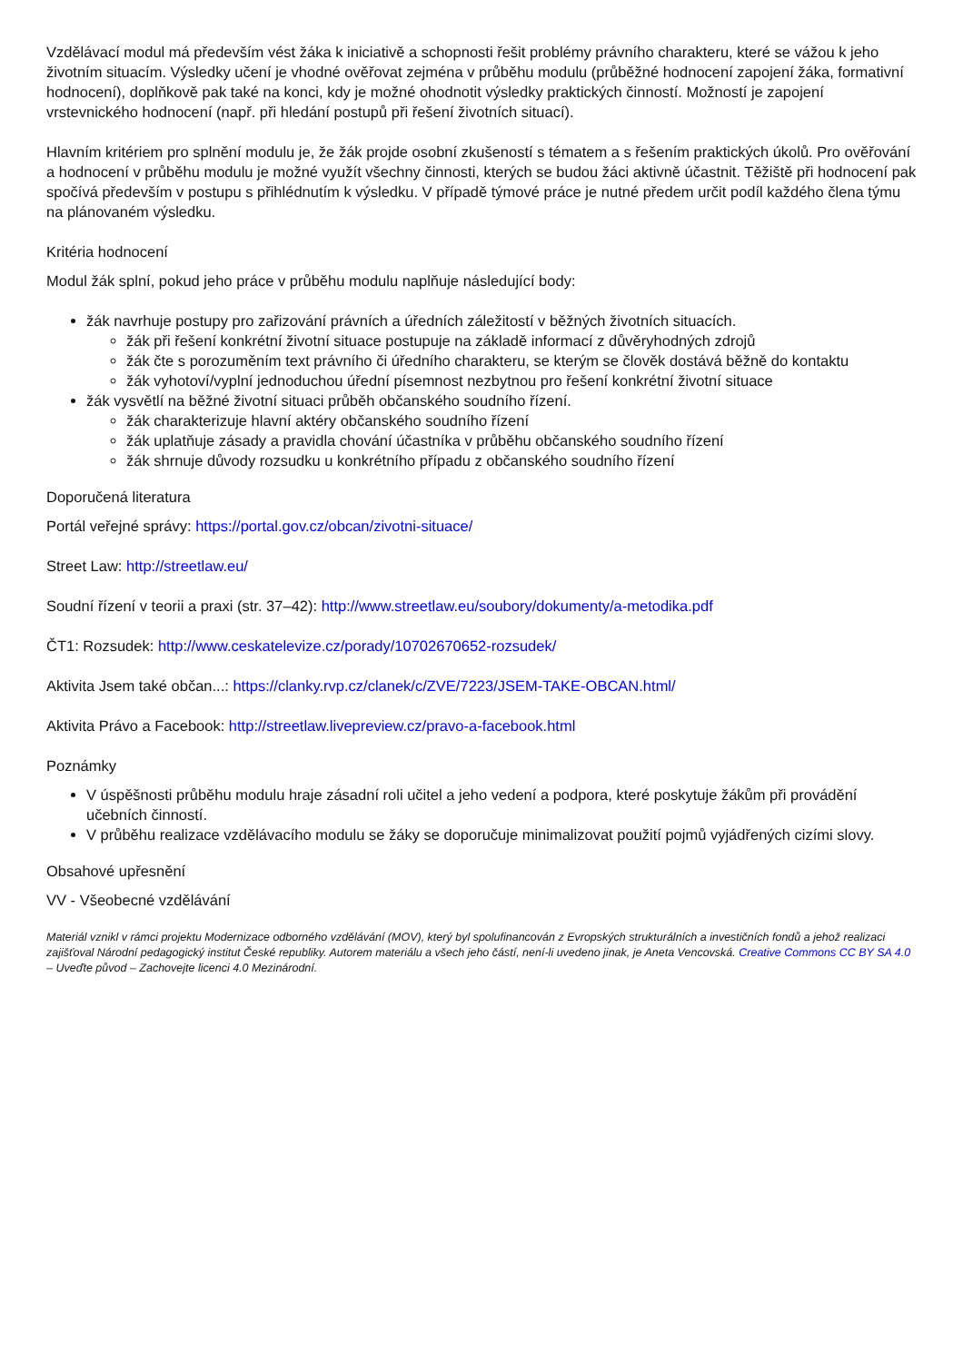Vzdělávací modul má především vést žáka k iniciativě a schopnosti řešit problémy právního charakteru, které se vážou k jeho životním situacím. Výsledky učení je vhodné ověřovat zejména v průběhu modulu (průběžné hodnocení zapojení žáka, formativní hodnocení), doplňkově pak také na konci, kdy je možné ohodnotit výsledky praktických činností. Možností je zapojení vrstevnického hodnocení (např. při hledání postupů při řešení životních situací).
Hlavním kritériem pro splnění modulu je, že žák projde osobní zkušeností s tématem a s řešením praktických úkolů. Pro ověřování a hodnocení v průběhu modulu je možné využít všechny činnosti, kterých se budou žáci aktivně účastnit. Těžiště při hodnocení pak spočívá především v postupu s přihlédnutím k výsledku. V případě týmové práce je nutné předem určit podíl každého člena týmu na plánovaném výsledku.
Kritéria hodnocení
Modul žák splní, pokud jeho práce v průběhu modulu naplňuje následující body:
žák navrhuje postupy pro zařizování právních a úředních záležitostí v běžných životních situacích.
žák při řešení konkrétní životní situace postupuje na základě informací z důvěryhodných zdrojů
žák čte s porozuměním text právního či úředního charakteru, se kterým se člověk dostává běžně do kontaktu
žák vyhotoví/vyplní jednoduchou úřední písemnost nezbytnou pro řešení konkrétní životní situace
žák vysvětlí na běžné životní situaci průběh občanského soudního řízení.
žák charakterizuje hlavní aktéry občanského soudního řízení
žák uplatňuje zásady a pravidla chování účastníka v průběhu občanského soudního řízení
žák shrnuje důvody rozsudku u konkrétního případu z občanského soudního řízení
Doporučená literatura
Portál veřejné správy: https://portal.gov.cz/obcan/zivotni-situace/
Street Law: http://streetlaw.eu/
Soudní řízení v teorii a praxi (str. 37–42): http://www.streetlaw.eu/soubory/dokumenty/a-metodika.pdf
ČT1: Rozsudek: http://www.ceskatelevize.cz/porady/10702670652-rozsudek/
Aktivita Jsem také občan...: https://clanky.rvp.cz/clanek/c/ZVE/7223/JSEM-TAKE-OBCAN.html/
Aktivita Právo a Facebook: http://streetlaw.livepreview.cz/pravo-a-facebook.html
Poznámky
V úspěšnosti průběhu modulu hraje zásadní roli učitel a jeho vedení a podpora, které poskytuje žákům při provádění učebních činností.
V průběhu realizace vzdělávacího modulu se žáky se doporučuje minimalizovat použití pojmů vyjádřených cizími slovy.
Obsahové upřesnění
VV - Všeobecné vzdělávání
Materiál vznikl v rámci projektu Modernizace odborného vzdělávání (MOV), který byl spolufinancován z Evropských strukturálních a investičních fondů a jehož realizaci zajišťoval Národní pedagogický institut České republiky. Autorem materiálu a všech jeho částí, není-li uvedeno jinak, je Aneta Vencovská. Creative Commons CC BY SA 4.0 – Uveďte původ – Zachovejte licenci 4.0 Mezinárodní.